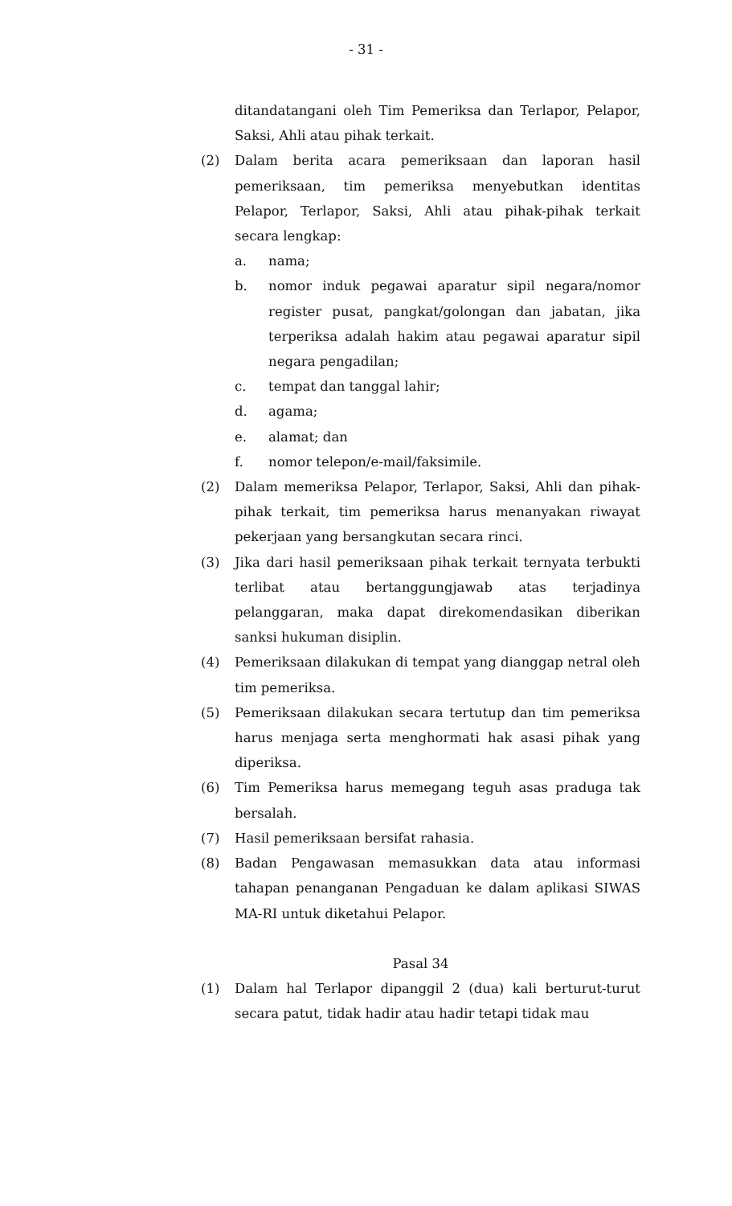- 31 -
ditandatangani oleh Tim Pemeriksa dan Terlapor, Pelapor, Saksi, Ahli atau pihak terkait.
(2) Dalam berita acara pemeriksaan dan laporan hasil pemeriksaan, tim pemeriksa menyebutkan identitas Pelapor, Terlapor, Saksi, Ahli atau pihak-pihak terkait secara lengkap:
a. nama;
b. nomor induk pegawai aparatur sipil negara/nomor register pusat, pangkat/golongan dan jabatan, jika terperiksa adalah hakim atau pegawai aparatur sipil negara pengadilan;
c. tempat dan tanggal lahir;
d. agama;
e. alamat; dan
f. nomor telepon/e-mail/faksimile.
(2) Dalam memeriksa Pelapor, Terlapor, Saksi, Ahli dan pihak-pihak terkait, tim pemeriksa harus menanyakan riwayat pekerjaan yang bersangkutan secara rinci.
(3) Jika dari hasil pemeriksaan pihak terkait ternyata terbukti terlibat atau bertanggungjawab atas terjadinya pelanggaran, maka dapat direkomendasikan diberikan sanksi hukuman disiplin.
(4) Pemeriksaan dilakukan di tempat yang dianggap netral oleh tim pemeriksa.
(5) Pemeriksaan dilakukan secara tertutup dan tim pemeriksa harus menjaga serta menghormati hak asasi pihak yang diperiksa.
(6) Tim Pemeriksa harus memegang teguh asas praduga tak bersalah.
(7) Hasil pemeriksaan bersifat rahasia.
(8) Badan Pengawasan memasukkan data atau informasi tahapan penanganan Pengaduan ke dalam aplikasi SIWAS MA-RI untuk diketahui Pelapor.
Pasal 34
(1) Dalam hal Terlapor dipanggil 2 (dua) kali berturut-turut secara patut, tidak hadir atau hadir tetapi tidak mau